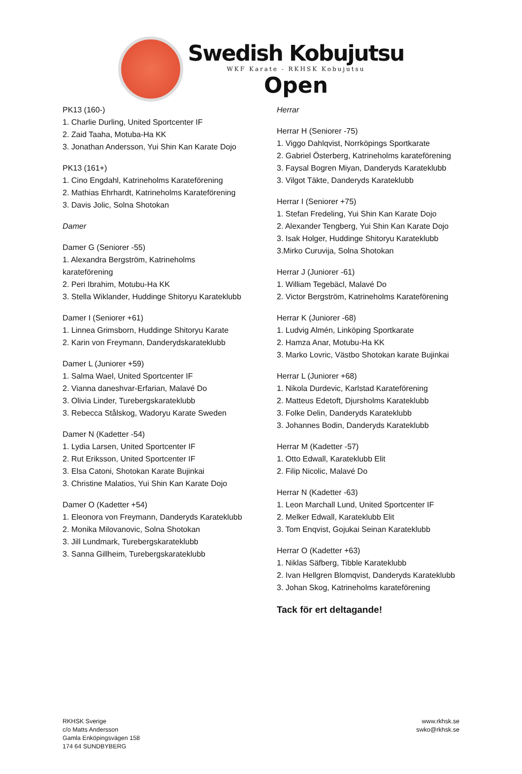Swedish Kobujutsu
WKF Karate - RKHSK Kobujutsu
Open
PK13 (160-)
1. Charlie Durling, United Sportcenter IF
2. Zaid Taaha, Motuba-Ha KK
3. Jonathan Andersson, Yui Shin Kan Karate Dojo
PK13 (161+)
1. Cino Engdahl, Katrineholms Karateförening
2. Mathias Ehrhardt, Katrineholms Karateförening
3. Davis Jolic, Solna Shotokan
Damer
Damer G (Seniorer -55)
1. Alexandra Bergström, Katrineholms
karateförening
2. Peri Ibrahim, Motubu-Ha KK
3. Stella Wiklander, Huddinge Shitoryu Karateklubb
Damer I (Seniorer +61)
1. Linnea Grimsborn, Huddinge Shitoryu Karate
2. Karin von Freymann, Danderydskarateklubb
Damer L (Juniorer +59)
1. Salma Wael, United Sportcenter IF
2. Vianna daneshvar-Erfarian, Malavé Do
3. Olivia Linder, Turebergskarateklubb
3. Rebecca Stålskog, Wadoryu Karate Sweden
Damer N (Kadetter -54)
1. Lydia Larsen, United Sportcenter IF
2. Rut Eriksson, United Sportcenter IF
3. Elsa Catoni, Shotokan Karate Bujinkai
3. Christine Malatios, Yui Shin Kan Karate Dojo
Damer O (Kadetter +54)
1. Eleonora von Freymann, Danderyds Karateklubb
2. Monika Milovanovic, Solna Shotokan
3. Jill Lundmark, Turebergskarateklubb
3. Sanna Gillheim, Turebergskarateklubb
Herrar
Herrar H (Seniorer -75)
1. Viggo Dahlqvist, Norrköpings Sportkarate
2. Gabriel Österberg, Katrineholms karateförening
3. Faysal Bogren Miyan, Danderyds Karateklubb
3. Vilgot Täkte, Danderyds Karateklubb
Herrar I (Seniorer +75)
1. Stefan Fredeling, Yui Shin Kan Karate Dojo
2. Alexander Tengberg, Yui Shin Kan Karate Dojo
3. Isak Holger, Huddinge Shitoryu Karateklubb
3.Mirko Curuvija, Solna Shotokan
Herrar J (Juniorer -61)
1. William Tegebäcl, Malavé Do
2. Victor Bergström, Katrineholms Karateförening
Herrar K (Juniorer -68)
1. Ludvig Almén, Linköping Sportkarate
2. Hamza Anar, Motubu-Ha KK
3. Marko Lovric, Västbo Shotokan karate Bujinkai
Herrar L (Juniorer +68)
1. Nikola Durdevic, Karlstad Karateförening
2. Matteus Edetoft, Djursholms Karateklubb
3. Folke Delin, Danderyds Karateklubb
3. Johannes Bodin, Danderyds Karateklubb
Herrar M (Kadetter -57)
1. Otto Edwall, Karateklubb Elit
2. Filip Nicolic, Malavé Do
Herrar N (Kadetter -63)
1. Leon Marchall Lund, United Sportcenter IF
2. Melker Edwall, Karateklubb Elit
3. Tom Enqvist, Gojukai Seinan Karateklubb
Herrar O (Kadetter +63)
1. Niklas Säfberg, Tibble Karateklubb
2. Ivan Hellgren Blomqvist, Danderyds Karateklubb
3. Johan Skog, Katrineholms karateförening
Tack för ert deltagande!
RKHSK Sverige
c/o Matts Andersson
Gamla Enköpingsvägen 158
174 64 SUNDBYBERG
www.rkhsk.se
swko@rkhsk.se